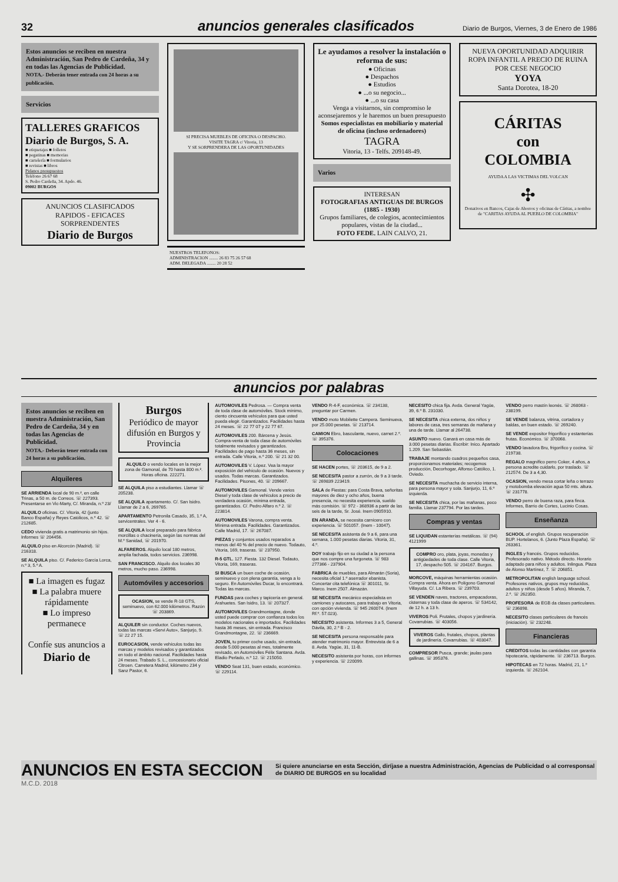32 anuncios generales clasificados Diario de Burgos, Viernes, 3 de Enero de 1986
Estos anuncios se reciben en nuestra Administración, San Pedro de Cardeña, 34 y en todas las Agencias de Publicidad.
NOTA.- Deberán tener entrada con 24 horas a su publicación.
Servicios
TALLERES GRAFICOS
Diario de Burgos, S. A.
■ etiquetajes ■ folletos
■ pegatinas ■ memorias
■ cartelería ■ formularios
■ revistas ■ libros
Pidanos presupuestos
Teléfono 26 67 68
S. Pedro Cardeña, 34. Apdo. 46.
09002 BURGOS
ANUNCIOS CLASIFICADOS
RAPIDOS - EFICACES
SORPRENDENTES
Diario de Burgos
SI PRECISA MUEBLES DE OFICINA O DESPACHO.
VISITE TAGRA c/ Vitoria, 13
Y SE SORPRENDERA DE LAS OPORTUNIDADES
NUESTROS TELEFONOS:
ADMINISTRACION ........ 26 83 75 26 57 68
ADM. DELEGADA ........ 20 28 52
Le ayudamos a resolver la instalación o reforma de sus:
● Oficinas
● Despachos
● Estudios
● ...o su negocio...
● ...o su casa
Venga a visitarnos, sin compromiso le aconsejaremos y le haremos un buen presupuesto
Somos especialistas en mobiliario y material de oficina (incluso ordenadores)
TAGRA
Vitoria, 13 - Telfs. 209148-49.
Varios
INTERESAN
FOTOGRAFIAS ANTIGUAS DE BURGOS (1885 - 1930)
Grupos familiares, de colegios, acontecimientos populares, vistas de la ciudad...
FOTO FEDE. LAIN CALVO, 21.
NUEVA OPORTUNIDAD ADQUIRIR ROPA INFANTIL A PRECIO DE RUINA POR CESE NEGOCIO
YOYA
Santa Dorotea, 18-20
CÁRITAS
con
COLOMBIA
AYUDA A LAS VICTIMAS DEL VOLCAN
✣
Donativos en Bancos, Cajas de Ahorros y oficinas de Cáritas, a nombre de "CARITAS AYUDA AL PUEBLO DE COLOMBIA"
anuncios por palabras
Estos anuncios se reciben en nuestra Administración, San Pedro de Cardeña, 34 y en todas las Agencias de Publicidad.
NOTA.- Deberán tener entrada con 24 horas a su publicación.
Alquileres
SE ARRIENDA local de 90 m.², en calle Trinas, a 50 m. de Correos. ☏ 227393. Presentarse en Vic-Marty, C/. Miranda, n.º 23/
ALQUILO oficinas. C/. Vitoria, 42 (junto Banco España) y Reyes Católicos, n.º 42. ☏ 212685.
CEDO vivienda gratis a matrimonio sin hijos. Informes ☏ 204456.
ALQUILO piso en Alcorcón (Madrid). ☏ 216318.
SE ALQUILA piso. C/. Federico García Lorca, n.º 3, 5.º A.
■ La imagen es fugaz
■ La palabra muere rápidamente
■ Lo impreso permanece
Confíe sus anuncios a
Diario de Burgos
Periódico de mayor difusión en Burgos y Provincia
ALQUILO o vendo locales en la mejor zona de Gamonal, de 70 hasta 800 m.². Horas oficina. 222271.
SE ALQUILA piso a estudiantes. Llamar ☏ 205238.
SE ALQUILA apartamento. C/. San Isidro. Llamar de 2 a 6, 269765.
APARTAMENTO Petronila Casado, 35, 1.º A, servicentrales. Ver 4 - 6.
SE ALQUILA local preparado para fábrica morcillas o chacinería, según las normas del M.º Sanidad, ☏ 201970.
ALFAREROS. Alquilo local 180 metros, amplia fachada, todos servicios. 236998.
SAN FRANCISCO. Alquilo dos locales 30 metros, mucho paso. 236998.
Automóviles y accesorios
OCASION, se vende R-18 GTS, seminuevo, con 62.000 kilómetros. Razón ☏ 203869.
ALQUILER sin conductor. Coches nuevos, todas las marcas «Servi Auto», Sanjurjo, 9. ☏ 22 27 15.
EUROCASION, vende vehículos todas las marcas y modelos revisados y garantizados en todo el ámbito nacional. Facilidades hasta 24 meses. Trabado S. L., concesionario oficial Citroen. Carretera Madrid, kilómetro 234 y Sanz Pastor, 6.
AUTOMOVILES Pedrosa. — Compra venta de toda clase de automóviles. Stock mínimo, ciento cincuenta vehículos para que usted pueda elegir. Garantizados. Facilidades hasta 24 meses. ☏ 22 77 07 y 22 77 67.
AUTOMOVILES 200. Bárcena y Jesús. Compra-venta de toda clase de automóviles totalmente revisados y garantizados. Facilidades de pago hasta 36 meses, sin entrada. Calle Vitoria, n.º 200. ☏ 21 32 00.
AUTOMOVILES V. López. Vea la mayor exposición del vehículo de ocasión. Nuevos y usados. Todas marcas. Garantizados. Facilidades. Pisones, 40. ☏ 209667.
AUTOMOVILES Gamonal. Vende varios Diesel y toda clase de vehículos a precio de verdadera ocasión, mínima entrada, garantizados. C/. Pedro Alfaro n.º 2. ☏ 223814.
AUTOMOVILES Varona, compra venta. Mínima entrada. Facilidades. Garantizados. Calle Madrid, 17. ☏ 267087.
PIEZAS y conjuntos usados reparados a menos del 40 % del precio de nuevo. Todauto, Vitoria, 169, traseras. ☏ 237950.
R-5 GTL. 127. Fiesta. 132 Diesel. Todauto, Vitoria, 169, traseras.
SI BUSCA un buen coche de ocasión, seminuevo y con plena garantía, venga a lo seguro. En Automóviles Ducar, lo encontrará. Todas las marcas.
FUNDAS para coches y tapicería en general. Arahuetes. San Isidro, 13. ☏ 207327.
AUTOMOVILES Grandmontagne, donde usted puede comprar con confianza todos los modelos nacionales e importados. Facilidades hasta 36 meses, sin entrada. Francisco Grandmontagne, 22. ☏ 236669.
JOVEN, tu primer coche usado, sin entrada, desde 5.000 pesetas al mes, totalmente revisado, en Automóviles Félix Santana. Avda. Eladio Perlado, n.º 12. ☏ 215050.
VENDO Seat 131, buen estado, económico. ☏ 229114.
VENDO R-4-F, económica. ☏ 234138, preguntar por Carmen.
VENDO moto Mobilette Campera. Seminueva, por 25.000 pesetas. ☏ 213714.
CAMION Ebro, basculante, nuevo, carnet 2.º. ☏ 395376.
Colocaciones
SE HACEN portes, ☏ 203615, de 9 a 2.
SE NECESITA pastor a zurrón, de 9 a 3 tarde. ☏ 269839 223419.
SALA de Fiestas: para Costa Brava, señoritas mayores de diez y ocho años, buena presencia, no necesita experiencia, sueldo más comisión. ☏ 972 - 368936 a partir de las seis de la tarde, Sr. José. Inem 0905910.
EN ARANDA, se necesita carnicero con experiencia. ☏ 501057. (Inem - 10047).
SE NECESITA asistenta de 9 a 6, para una semana, 1.000 pesetas diarias. Vitoria, 31, 4.º.
DOY trabajo fijo en su ciudad a la persona que nos compre una furgoneta. ☏ 983 277366 - 237904.
FABRICA de muebles, para Almarán (Soria), necesita oficial 1.º aserrador ebanista. Concertar cita telefónica ☏ 301011, Sr. Marco. Inem 2507. Almazán.
SE NECESITA mecánico especialista en camiones y autocares, para trabajo en Vitoria, con opción vivienda. ☏ 945 260074. (Inem Rf.º. 57.023).
NECESITO asistenta. Informes 3 a 5, General Dávila, 30, 2.º B - 2.
SE NECESITA persona responsable para atender matrimonio mayor. Entrevista de 6 a 8. Avda. Yagüe, 31, 11-B.
NECESITO asistenta por horas, con informes y experiencia. ☏ 220099.
NECESITO chica fija. Avda. General Yagüe, 39, 6.º B. 231030.
SE NECESITA chica externa, dos niños y labores de casa, tres semanas de mañana y una de tarde. Llamar al 264738.
ASUNTO nuevo. Ganará en casa más de 3.000 pesetas diarias. Escribir: Inico. Apartado 1.209. San Sebastián.
TRABAJE montando cuadros pequeños casa, proporcionamos materiales; recogemos producción, Decorhogar, Alfonso Católico, 1. Oviedo.
SE NECESITA muchacha de servicio interna, para persona mayor y sola. Sanjurjo, 11, 6.º izquierda.
SE NECESITA chica, por las mañanas, poco familia. Llamar 237794. Por las tardes.
Compras y ventas
SE LIQUIDAN estanterías metálicas. ☏ (94) 4121999
COMPRO oro, plata, joyas, monedas y antigüedades de toda clase. Calle Vitoria, 17, despacho 505. ☏ 204167. Burgos.
MORCOVE, máquinas herramientas ocasión. Compra venta. Ahora en Polígono Gamonal Villayuda. C/. La Ribera. ☏ 239703.
SE VENDEN naves, tractores, empacadoras, cisternas y toda clase de aperos. ☏ 534142, de 12 h. a 13 h.
VIVEROS Poli. Frutales, chopos y jardinería. Covarrubias. ☏ 403056.
VIVEROS Gallo, frutales, chopos, plantas de jardinería. Covarrubias. ☏ 403047.
COMPRESOR Pusca, grande; jaulas para gallinas. ☏ 395376.
VENDO perro mastín leonés. ☏ 268063 - 238199.
SE VENDE balanza, vitrina, cortadora y baldas, en buen estado. ☏ 269240.
SE VENDE expositor frigorífico y estanterías frutas. Económico. ☏ 370068.
VENDO lavadora Bru, frigorífico y cocina. ☏ 219738.
REGALO magnífico perro Coker, 4 años, a persona acredite cuidarlo, por traslado. ☏ 212574. De 3 a 4,30.
OCASION, vendo mesa cortar leña o terrazo y motobomba elevación agua 50 mts. altura. ☏ 231778.
VENDO perro de buena raza, para finca. Informes, Barrio de Cortes, Lucinio Cosas.
Enseñanza
SCHOOL of english. Grupos recuperación BUP. Hortelanos, 6. (Junto Plaza España). ☏ 263361.
INGLES y francés. Grupos reducidos. Profesorado nativo. Método directo. Horario adaptado para niños y adultos. Inlingua. Plaza de Alonso Martínez, 7. ☏ 206851.
METROPOLITAN english language school. Profesores nativos, grupos muy reducidos, adultos y niños (desde 5 años). Miranda, 7, 2.º. ☏ 262350.
PROFESORA de EGB da clases particulares. ☏ 236898.
NECESITO clases particulares de francés (iniciación). ☏ 232248.
Financieras
CREDITOS todas las cantidades con garantía hipotecaria, rápidamente. ☏ 236713. Burgos.
HIPOTECAS en 72 horas. Madrid, 21, 1.º izquierda. ☏ 262104.
ANUNCIOS EN ESTA SECCION Si quiere anunciarse en esta Sección, diríjase a nuestra Administración, Agencias de Publicidad o al corresponsal de DIARIO DE BURGOS en su localidad
M.C.D. 2018